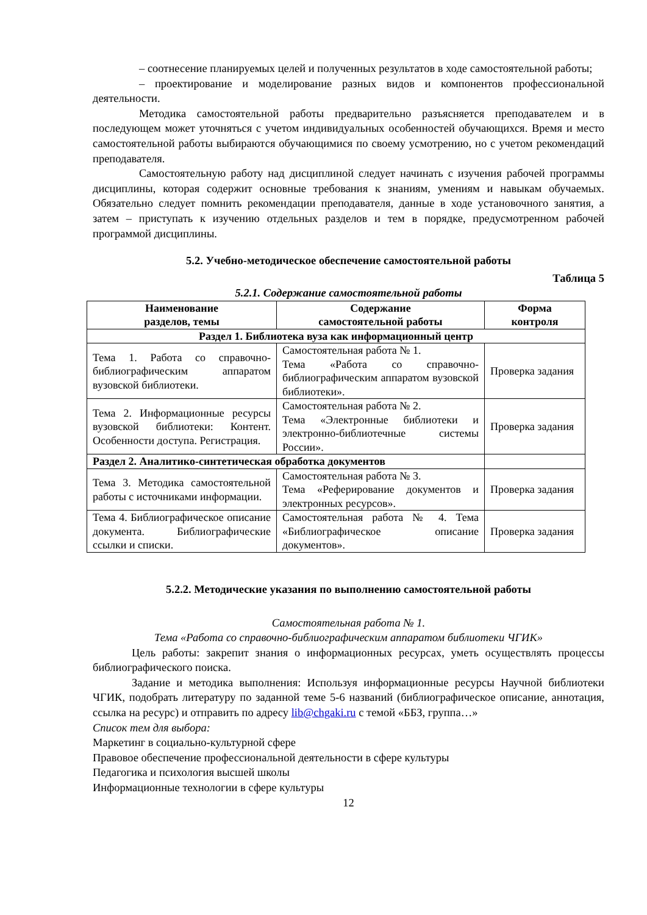– соотнесение планируемых целей и полученных результатов в ходе самостоятельной работы;
– проектирование и моделирование разных видов и компонентов профессиональной деятельности.
Методика самостоятельной работы предварительно разъясняется преподавателем и в последующем может уточняться с учетом индивидуальных особенностей обучающихся. Время и место самостоятельной работы выбираются обучающимися по своему усмотрению, но с учетом рекомендаций преподавателя.
Самостоятельную работу над дисциплиной следует начинать с изучения рабочей программы дисциплины, которая содержит основные требования к знаниям, умениям и навыкам обучаемых. Обязательно следует помнить рекомендации преподавателя, данные в ходе установочного занятия, а затем – приступать к изучению отдельных разделов и тем в порядке, предусмотренном рабочей программой дисциплины.
5.2. Учебно-методическое обеспечение самостоятельной работы
Таблица 5
5.2.1. Содержание самостоятельной работы
| Наименование разделов, темы | Содержание самостоятельной работы | Форма контроля |
| --- | --- | --- |
| Раздел 1. Библиотека вуза как информационный центр | | |
| Тема 1. Работа со справочно-библиографическим аппаратом вузовской библиотеки. | Самостоятельная работа № 1. Тема «Работа со справочно-библиографическим аппаратом вузовской библиотеки». | Проверка задания |
| Тема 2. Информационные ресурсы вузовской библиотеки: Контент. Особенности доступа. Регистрация. | Самостоятельная работа № 2. Тема «Электронные библиотеки и электронно-библиотечные системы России». | Проверка задания |
| Раздел 2. Аналитико-синтетическая обработка документов | | |
| Тема 3. Методика самостоятельной работы с источниками информации. | Самостоятельная работа № 3. Тема «Реферирование документов и электронных ресурсов». | Проверка задания |
| Тема 4. Библиографическое описание документа. Библиографические ссылки и списки. | Самостоятельная работа № 4. Тема «Библиографическое описание документов». | Проверка задания |
5.2.2. Методические указания по выполнению самостоятельной работы
Самостоятельная работа № 1.
Тема «Работа со справочно-библиографическим аппаратом библиотеки ЧГИК»
Цель работы: закрепит знания о информационных ресурсах, уметь осуществлять процессы библиографического поиска.
Задание и методика выполнения: Используя информационные ресурсы Научной библиотеки ЧГИК, подобрать литературу по заданной теме 5-6 названий (библиографическое описание, аннотация, ссылка на ресурс) и отправить по адресу lib@chgaki.ru с темой «ББЗ, группа…»
Список тем для выбора:
Маркетинг в социально-культурной сфере
Правовое обеспечение профессиональной деятельности в сфере культуры
Педагогика и психология высшей школы
Информационные технологии в сфере культуры
12